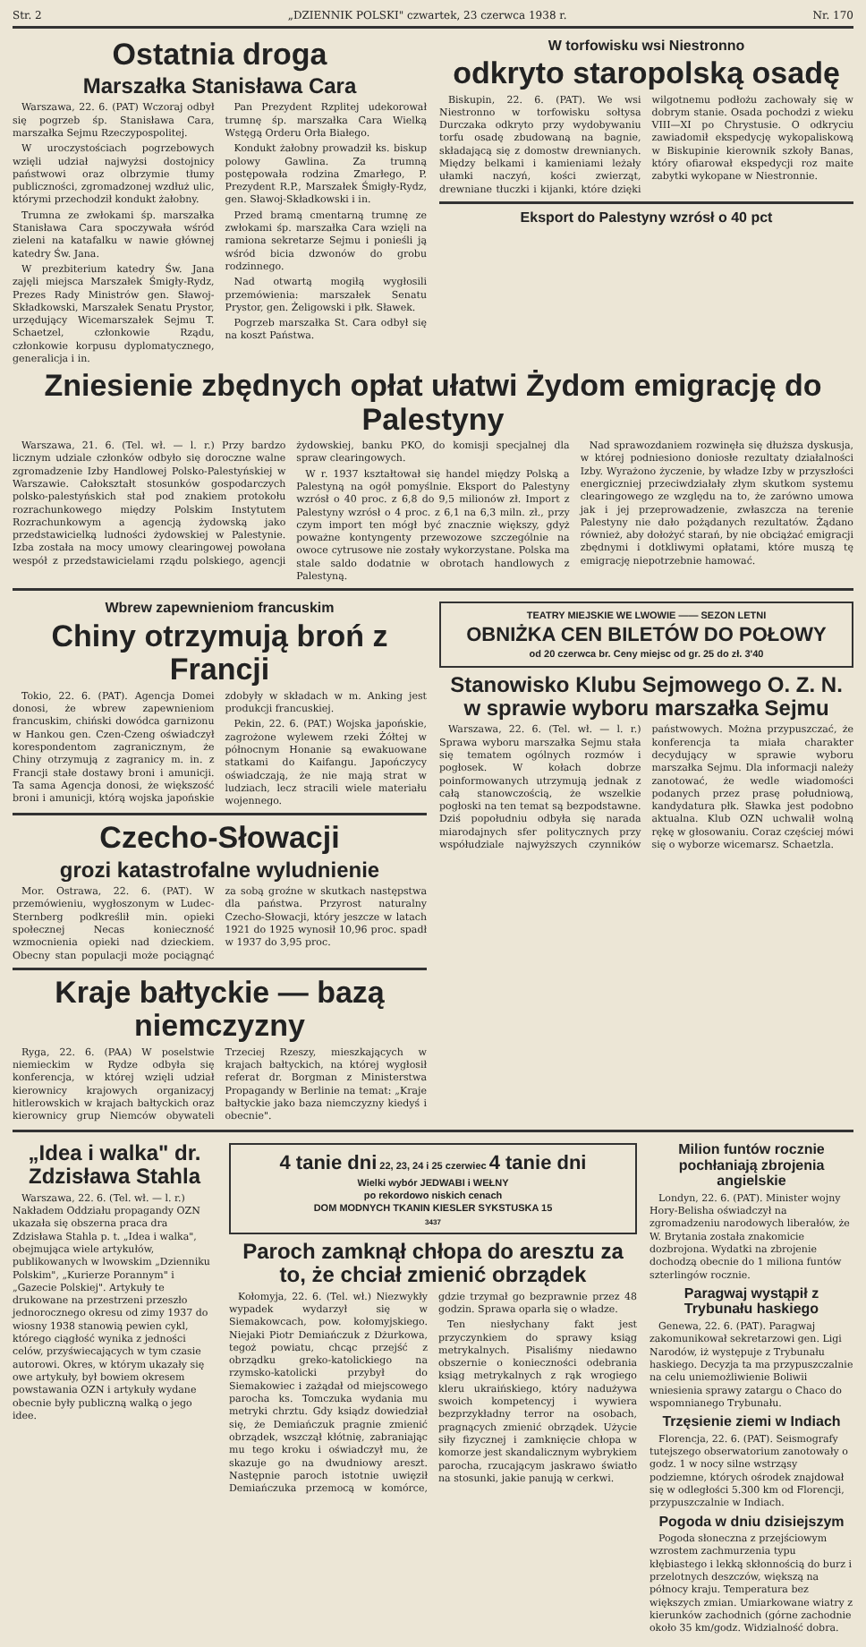Str. 2 „DZIENNIK POLSKI" czwartek, 23 czerwca 1938 r. Nr. 170
Ostatnia droga
Marszałka Stanisława Cara
Warszawa, 22. 6. (PAT) Wczoraj odbył się pogrzeb śp. Stanisława Cara, marszałka Sejmu Rzeczypospolitej.
W uroczystościach pogrzebowych wzięli udział najwyżsi dostojnicy państwowi oraz olbrzymie tłumy publiczności, zgromadzonej wzdłuż ulic, którymi przechodził kondukt żałobny.
Trumna ze zwłokami śp. marszałka Stanisława Cara spoczywała wśród zieleni na katafalku w nawie głównej katedry Św. Jana.
W prezbiterium katedry Św. Jana zajęli miejsca Marszałek Śmigły-Rydz, Prezes Rady Ministrów gen. Sławoj-Składkowski, Marszałek Senatu Prystor, urzędujący Wicemarszałek Sejmu T. Schaetzel, członkowie Rządu, członkowie korpusu dyplomatycznego, generalicja i in.
Pan Prezydent Rzplitej udekorował trumnę śp. marszałka Cara Wielką Wstęgą Orderu Orła Białego.
Kondukt żałobny prowadził ks. biskup polowy Gawlina. Za trumną postępowała rodzina Zmarłego, P. Prezydent R.P., Marszałek Śmigły-Rydz, gen. Sławoj-Składkowski i in.
Przed bramą cmentarną trumnę ze zwłokami śp. marszałka Cara wzięli na ramiona sekretarze Sejmu i ponieśli ją wśród bicia dzwonów do grobu rodzinnego.
Nad otwartą mogiłą wygłosili przemówienia: marszałek Senatu Prystor, gen. Żeligowski i płk. Sławek.
Pogrzeb marszałka St. Cara odbył się na koszt Państwa.
W torfowisku wsi Niestronno
odkryto staropolską osadę
Biskupin, 22. 6. (PAT). We wsi Niestronno w torfowisku sołtysa Durczaka odkryto przy wydobywaniu torfu osadę zbudowaną na bagnie, składającą się z domostw drewnianych. Między belkami i kamieniami leżały ułamki naczyń, kości zwierząt, drewniane tłuczki i kijanki, które dzięki wilgotnemu podłożu zachowały się w dobrym stanie. Osada pochodzi z wieku VIII—XI po Chrystusie. O odkryciu zawiadomił ekspedycję wykopaliskową w Biskupinie kierownik szkoły Banas, który ofiarował ekspedycji roz maite zabytki wykopane w Niestronnie.
Eksport do Palestyny wzrósł o 40 pct
Zniesienie zbędnych opłat ułatwi Żydom emigrację do Palestyny
Warszawa, 21. 6. (Tel. wł. — l. r.) Przy bardzo licznym udziale członków odbyło się doroczne walne zgromadzenie Izby Handlowej Polsko-Palestyńskiej w Warszawie. Całokształt stosunków gospodarczych polsko-palestyńskich stał pod znakiem protokołu rozrachunkowego między Polskim Instytutem Rozrachunkowym a agencją żydowską jako przedstawicielką ludności żydowskiej w Palestynie. Izba została na mocy umowy clearingowej powołana wespół z przedstawicielami rządu polskiego, agencji żydowskiej, banku PKO, do komisji specjalnej dla spraw clearingowych.
W r. 1937 kształtował się handel między Polską a Palestyną na ogół pomyślnie. Eksport do Palestyny wzrósł o 40 proc. z 6,8 do 9,5 milionów zł. Import z Palestyny wzrósł o 4 proc. z 6,1 na 6,3 miln. zł., przy czym import ten mógł być znacznie większy, gdyż poważne kontyngenty przewozowe szczególnie na owoce cytrusowe nie zostały wykorzystane. Polska ma stale saldo dodatnie w obrotach handlowych z Palestyną.
Nad sprawozdaniem rozwinęła się dłuższa dyskusja, w której podniesiono doniosłe rezultaty działalności Izby. Wyrażono życzenie, by władze Izby w przyszłości energiczniej przeciwdziałały złym skutkom systemu clearingowego ze względu na to, że zarówno umowa jak i jej przeprowadzenie, zwłaszcza na terenie Palestyny nie dało pożądanych rezultatów. Żądano również, aby dołożyć starań, by nie obciążać emigracji zbędnymi i dotkliwymi opłatami, które muszą tę emigrację niepotrzebnie hamować.
Wbrew zapewnieniom francuskim
Chiny otrzymują broń z Francji
Tokio, 22. 6. (PAT). Agencja Domei donosi, że wbrew zapewnieniom francuskim, chiński dowódca garnizonu w Hankou gen. Czen-Czeng oświadczył korespondentom zagranicznym, że Chiny otrzymują z zagranicy m. in. z Francji stałe dostawy broni i amunicji. Ta sama Agencja donosi, że większość broni i amunicji, którą wojska japońskie zdobyły w składach w m. Anking jest produkcji francuskiej.
Pekin, 22. 6. (PAT.) Wojska japońskie, zagrożone wylewem rzeki Żółtej w północnym Honanie są ewakuowane statkami do Kaifangu. Japończycy oświadczają, że nie mają strat w ludziach, lecz stracili wiele materiału wojennego.
Czecho-Słowacji
grozi katastrofalne wyludnienie
Mor. Ostrawa, 22. 6. (PAT). W przemówieniu, wygłoszonym w Ludec-Sternberg podkreślił min. opieki społecznej Necas konieczność wzmocnienia opieki nad dzieckiem. Obecny stan populacji może pociągnąć za sobą groźne w skutkach następstwa dla państwa. Przyrost naturalny Czecho-Słowacji, który jeszcze w latach 1921 do 1925 wynosił 10,96 proc. spadł w 1937 do 3,95 proc.
Kraje bałtyckie — bazą niemczyzny
Ryga, 22. 6. (PAA) W poselstwie niemieckim w Rydze odbyła się konferencja, w której wzięli udział kierownicy krajowych organizacyj hitlerowskich w krajach bałtyckich oraz kierownicy grup Niemców obywateli Trzeciej Rzeszy, mieszkających w krajach bałtyckich, na której wygłosił referat dr. Borgman z Ministerstwa Propagandy w Berlinie na temat: „Kraje bałtyckie jako baza niemczyzny kiedyś i obecnie".
TEATRY MIEJSKIE WE LWOWIE —— SEZON LETNI
OBNIŻKA CEN BILETÓW DO POŁOWY
od 20 czerwca br. Ceny miejsc od gr. 25 do zł. 3'40
Stanowisko Klubu Sejmowego O. Z. N. w sprawie wyboru marszałka Sejmu
Warszawa, 22. 6. (Tel. wł. — l. r.) Sprawa wyboru marszałka Sejmu stała się tematem ogólnych rozmów i pogłosek. W kołach dobrze poinformowanych utrzymują jednak z całą stanowczością, że wszelkie pogłoski na ten temat są bezpodstawne. Dziś popołudniu odbyła się narada miarodajnych sfer politycznych przy współudziale najwyższych czynników państwowych. Można przypuszczać, że konferencja ta miała charakter decydujący w sprawie wyboru marszałka Sejmu. Dla informacji należy zanotować, że wedle wiadomości podanych przez prasę południową, kandydatura płk. Sławka jest podobno aktualna. Klub OZN uchwalił wolną rękę w głosowaniu. Coraz częściej mówi się o wyborze wicemarsz. Schaetzla.
„Idea i walka" dr. Zdzisława Stahla
Warszawa, 22. 6. (Tel. wł. — l. r.) Nakładem Oddziału propagandy OZN ukazała się obszerna praca dra Zdzisława Stahla p. t. „Idea i walka", obejmująca wiele artykułów, publikowanych w lwowskim „Dzienniku Polskim", „Kurierze Porannym" i „Gazecie Polskiej". Artykuły te drukowane na przestrzeni przeszło jednorocznego okresu od zimy 1937 do wiosny 1938 stanowią pewien cykl, którego ciągłość wynika z jedności celów, przyświecających w tym czasie autorowi. Okres, w którym ukazały się owe artykuły, był bowiem okresem powstawania OZN i artykuły wydane obecnie były publiczną walką o jego idee.
4 tanie dni 22, 23, 24 i 25 czerwiec 4 tanie dni
Wielki wybór JEDWABI i WEŁNY
po rekordowo niskich cenach
DOM MODNYCH TKANIN KIESLER SYKSTUSKA 15
3437
Paroch zamknął chłopa do aresztu za to, że chciał zmienić obrządek
Kołomyja, 22. 6. (Tel. wł.) Niezwykły wypadek wydarzył się w Siemakowcach, pow. kołomyjskiego. Niejaki Piotr Demiańczuk z Dżurkowa, tegoż powiatu, chcąc przejść z obrządku greko-katolickiego na rzymsko-katolicki przybył do Siemakowiec i zażądał od miejscowego parocha ks. Tomczuka wydania mu metryki chrztu. Gdy ksiądz dowiedział się, że Demiańczuk pragnie zmienić obrządek, wszczął kłótnię, zabraniając mu tego kroku i oświadczył mu, że skazuje go na dwudniowy areszt. Następnie paroch istotnie uwięził Demiańczuka przemocą w komórce, gdzie trzymał go bezprawnie przez 48 godzin. Sprawa oparła się o władze.
Ten niesłychany fakt jest przyczynkiem do sprawy ksiąg metrykalnych. Pisaliśmy niedawno obszernie o konieczności odebrania ksiąg metrykalnych z rąk wrogiego kleru ukraińskiego, który nadużywa swoich kompetencyj i wywiera bezprzykładny terror na osobach, pragnących zmienić obrządek. Użycie siły fizycznej i zamknięcie chłopa w komorze jest skandalicznym wybrykiem parocha, rzucającym jaskrawo światło na stosunki, jakie panują w cerkwi.
Milion funtów rocznie pochłaniają zbrojenia angielskie
Londyn, 22. 6. (PAT). Minister wojny Hory-Belisha oświadczył na zgromadzeniu narodowych liberałów, że W. Brytania została znakomicie dozbrojona. Wydatki na zbrojenie dochodzą obecnie do 1 miliona funtów szterlingów rocznie.
Paragwaj wystąpił z Trybunału haskiego
Genewa, 22. 6. (PAT). Paragwaj zakomunikował sekretarzowi gen. Ligi Narodów, iż występuje z Trybunału haskiego. Decyzja ta ma przypuszczalnie na celu uniemożliwienie Boliwii wniesienia sprawy zatargu o Chaco do wspomnianego Trybunału.
Trzęsienie ziemi w Indiach
Florencja, 22. 6. (PAT). Seismografy tutejszego obserwatorium zanotowały o godz. 1 w nocy silne wstrząsy podziemne, których ośrodek znajdował się w odległości 5.300 km od Florencji, przypuszczalnie w Indiach.
Pogoda w dniu dzisiejszym
Pogoda słoneczna z przejściowym wzrostem zachmurzenia typu kłębiastego i lekką skłonnością do burz i przelotnych deszczów, większą na północy kraju. Temperatura bez większych zmian. Umiarkowane wiatry z kierunków zachodnich (górne zachodnie około 35 km/godz. Widzialność dobra.